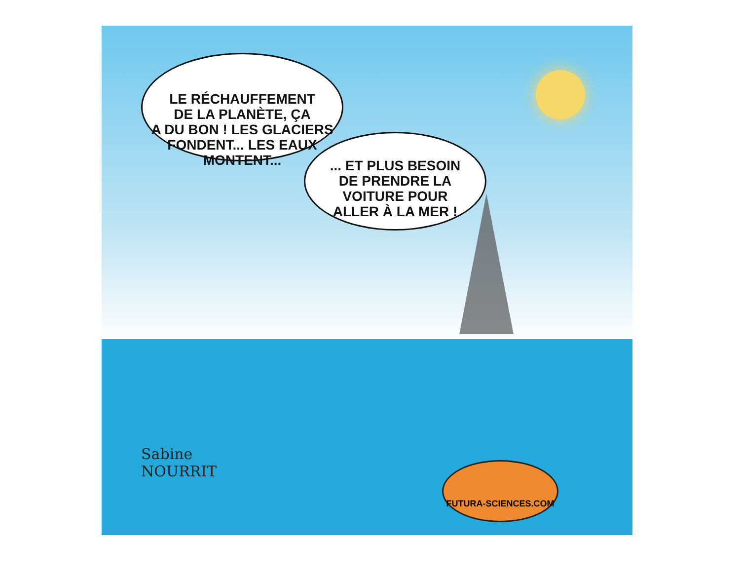LE RÉCHAUFFEMENT
DE LA PLANÈTE, ÇA
A DU BON ! LES GLACIERS
FONDENT... LES EAUX
MONTENT...
... ET PLUS BESOIN
DE PRENDRE LA
VOITURE POUR
ALLER À LA MER !
Sabine
NOURRIT
FUTURA-SCIENCES.COM